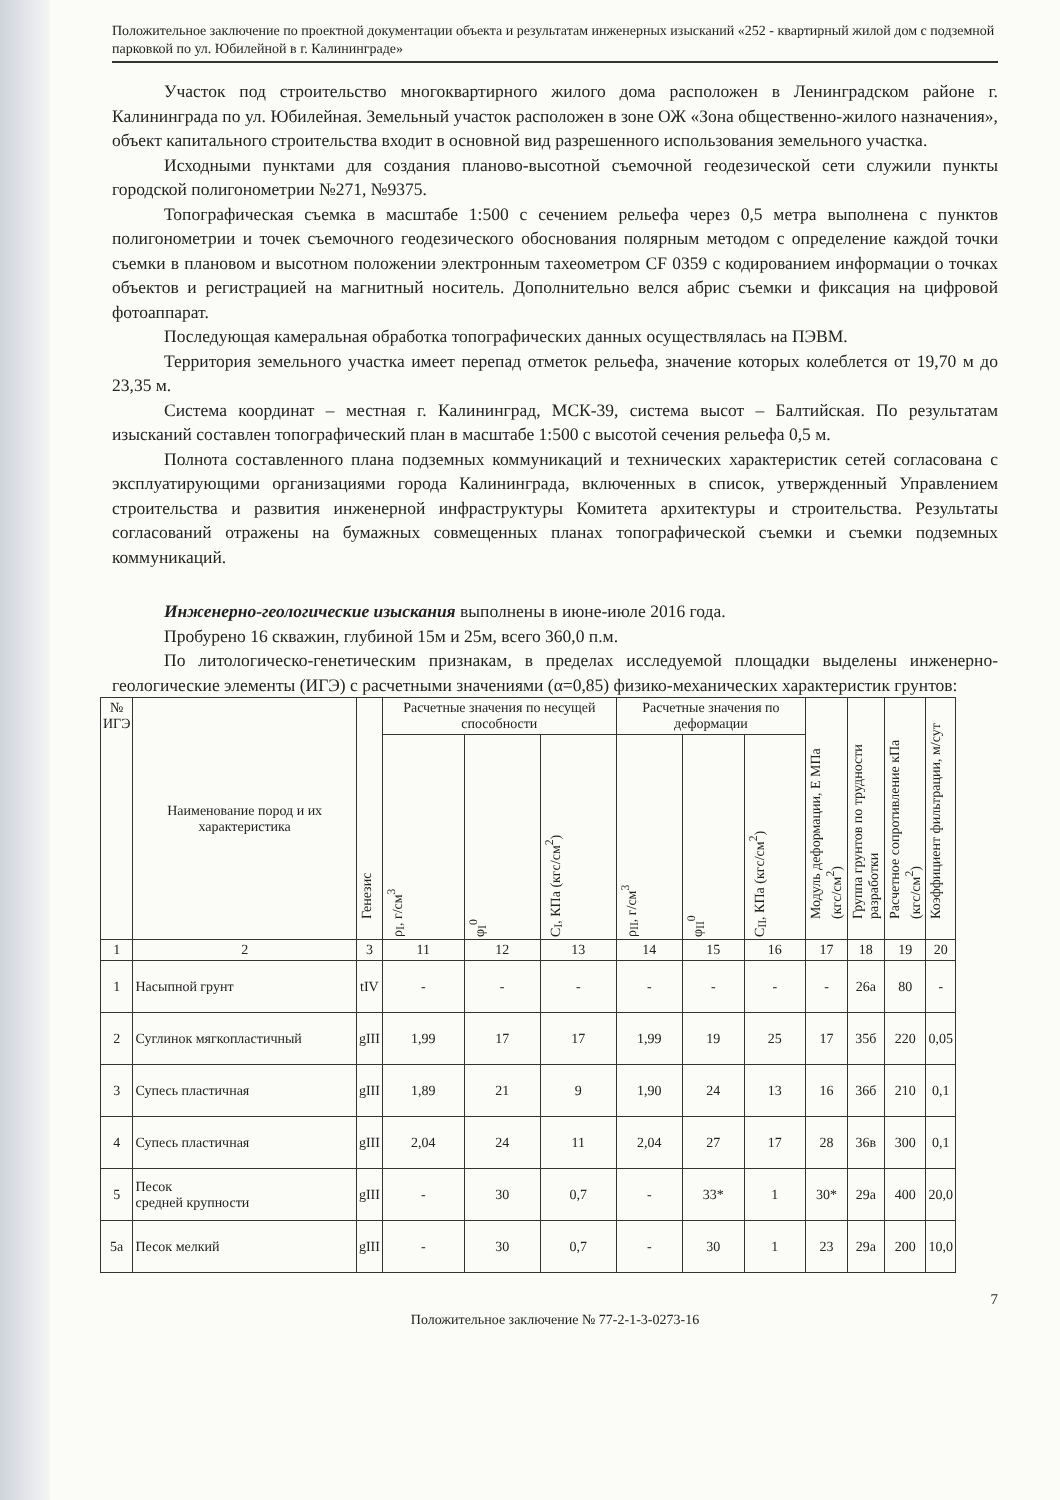Положительное заключение по проектной документации объекта и результатам инженерных изысканий «252 - квартирный жилой дом с подземной парковкой по ул. Юбилейной в г. Калининграде»
Участок под строительство многоквартирного жилого дома расположен в Ленинградском районе г. Калининграда по ул. Юбилейная. Земельный участок расположен в зоне ОЖ «Зона общественно-жилого назначения», объект капитального строительства входит в основной вид разрешенного использования земельного участка.
Исходными пунктами для создания планово-высотной съемочной геодезической сети служили пункты городской полигонометрии №271, №9375.
Топографическая съемка в масштабе 1:500 с сечением рельефа через 0,5 метра выполнена с пунктов полигонометрии и точек съемочного геодезического обоснования полярным методом с определение каждой точки съемки в плановом и высотном положении электронным тахеометром CF 0359 с кодированием информации о точках объектов и регистрацией на магнитный носитель. Дополнительно велся абрис съемки и фиксация на цифровой фотоаппарат.
Последующая камеральная обработка топографических данных осуществлялась на ПЭВМ.
Территория земельного участка имеет перепад отметок рельефа, значение которых колеблется от 19,70 м до 23,35 м.
Система координат – местная г. Калининград, МСК-39, система высот – Балтийская. По результатам изысканий составлен топографический план в масштабе 1:500 с высотой сечения рельефа 0,5 м.
Полнота составленного плана подземных коммуникаций и технических характеристик сетей согласована с эксплуатирующими организациями города Калининграда, включенных в список, утвержденный Управлением строительства и развития инженерной инфраструктуры Комитета архитектуры и строительства. Результаты согласований отражены на бумажных совмещенных планах топографической съемки и съемки подземных коммуникаций.
Инженерно-геологические изыскания выполнены в июне-июле 2016 года.
Пробурено 16 скважин, глубиной 15м и 25м, всего 360,0 п.м.
По литологическо-генетическим признакам, в пределах исследуемой площадки выделены инженерно-геологические элементы (ИГЭ) с расчетными значениями (α=0,85) физико-механических характеристик грунтов:
| № ИГЭ | Наименование пород и их характеристика | Генезис | Расчетные значения по несущей способности | | | Расчетные значения по деформации | | | Модуль деформации, Е МПа (кгс/см<sup>2</sup>) | Группа грунтов по трудности разработки | Расчетное сопротивление кПа (кгс/см<sup>2</sup>) | Коэффициент фильтрации, м/сут |
| --- | --- | --- | --- | --- | --- | --- | --- | --- | --- | --- | --- | --- |
| | | | ρ<sub>I</sub>, г/см<sup>3</sup> | φ<sub>I</sub><sup>0</sup> | C<sub>I</sub>, КПа (кгс/см<sup>2</sup>) | ρ<sub>II</sub>, г/см<sup>3</sup> | φ<sub>II</sub><sup>0</sup> | C<sub>II</sub>, КПа (кгс/см<sup>2</sup>) | | | | |
| 1 | 2 | 3 | 11 | 12 | 13 | 14 | 15 | 16 | 17 | 18 | 19 | 20 |
| 1 | Насыпной грунт | tIV | - | - | - | - | - | - | - | 26а | 80 | - |
| 2 | Суглинок мягкопластичный | gIII | 1,99 | 17 | 17 | 1,99 | 19 | 25 | 17 | 35б | 220 | 0,05 |
| 3 | Супесь пластичная | gIII | 1,89 | 21 | 9 | 1,90 | 24 | 13 | 16 | 36б | 210 | 0,1 |
| 4 | Супесь пластичная | gIII | 2,04 | 24 | 11 | 2,04 | 27 | 17 | 28 | 36в | 300 | 0,1 |
| 5 | Песок средней крупности | gIII | - | 30 | 0,7 | - | 33* | 1 | 30* | 29а | 400 | 20,0 |
| 5а | Песок мелкий | gIII | - | 30 | 0,7 | - | 30 | 1 | 23 | 29а | 200 | 10,0 |
7
Положительное заключение № 77-2-1-3-0273-16